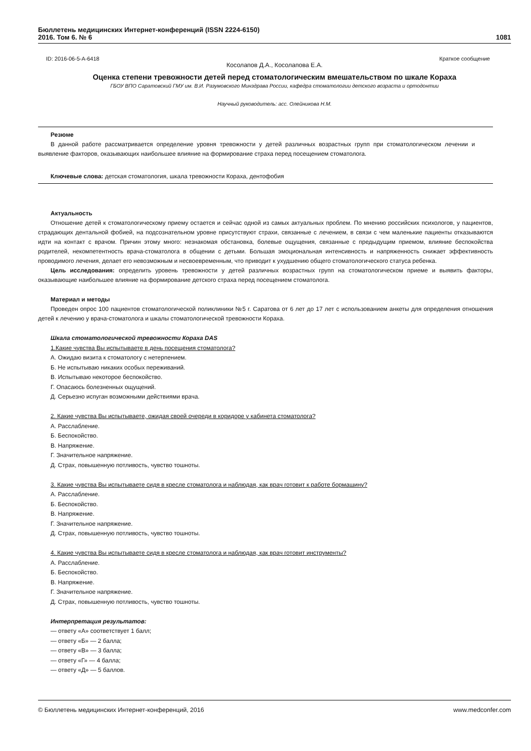Бюллетень медицинских Интернет-конференций (ISSN 2224-6150)
2016. Том 6. № 6
1081
ID: 2016-06-5-A-6418 Краткое сообщение
Косолапов Д.А., Косолапова Е.А.
Оценка степени тревожности детей перед стоматологическим вмешательством по шкале Кораха
ГБОУ ВПО Саратовский ГМУ им. В.И. Разумовского Минздрава России, кафедра стоматологии детского возраста и ортодонтии
Научный руководитель: асс. Олейникова Н.М.
Резюме
В данной работе рассматривается определение уровня тревожности у детей различных возрастных групп при стоматологическом лечении и выявление факторов, оказывающих наибольшее влияние на формирование страха перед посещением стоматолога.
Ключевые слова: детская стоматология, шкала тревожности Кораха, дентофобия
Актуальность
Отношение детей к стоматологическому приему остается и сейчас одной из самых актуальных проблем. По мнению российских психологов, у пациентов, страдающих дентальной фобией, на подсознательном уровне присутствуют страхи, связанные с лечением, в связи с чем маленькие пациенты отказываются идти на контакт с врачом. Причин этому много: незнакомая обстановка, болевые ощущения, связанные с предыдущим приемом, влияние беспокойства родителей, некомпетентность врача-стоматолога в общении с детьми. Большая эмоциональная интенсивность и напряженность снижает эффективность проводимого лечения, делает его невозможным и несвоевременным, что приводит к ухудшению общего стоматологического статуса ребенка.
Цель исследования: определить уровень тревожности у детей различных возрастных групп на стоматологическом приеме и выявить факторы, оказывающие наибольшее влияние на формирование детского страха перед посещением стоматолога.
Материал и методы
Проведен опрос 100 пациентов стоматологической поликлиники №5 г. Саратова от 6 лет до 17 лет с использованием анкеты для определения отношения детей к лечению у врача-стоматолога и шкалы стоматологической тревожности Кораха.
Шкала стоматологической тревожности Кораха DAS
1.Какие чувства Вы испытываете в день посещения стоматолога?
А. Ожидаю визита к стоматологу с нетерпением.
Б. Не испытываю никаких особых переживаний.
В. Испытываю некоторое беспокойство.
Г. Опасаюсь болезненных ощущений.
Д. Серьезно испуган возможными действиями врача.
2. Какие чувства Вы испытываете, ожидая своей очереди в коридоре у кабинета стоматолога?
А. Расслабление.
Б. Беспокойство.
В. Напряжение.
Г. Значительное напряжение.
Д. Страх, повышенную потливость, чувство тошноты.
3. Какие чувства Вы испытываете сидя в кресле стоматолога и наблюдая, как врач готовит к работе бормашину?
А. Расслабление.
Б. Беспокойство.
В. Напряжение.
Г. Значительное напряжение.
Д. Страх, повышенную потливость, чувство тошноты.
4. Какие чувства Вы испытываете сидя в кресле стоматолога и наблюдая, как врач готовит инструменты?
А. Расслабление.
Б. Беспокойство.
В. Напряжение.
Г. Значительное напряжение.
Д. Страх, повышенную потливость, чувство тошноты.
Интерпретация результатов:
— ответу «А» соответствует 1 балл;
— ответу «Б» — 2 балла;
— ответу «В» — 3 балла;
— ответу «Г» — 4 балла;
— ответу «Д» — 5 баллов.
© Бюллетень медицинских Интернет-конференций, 2016 www.medconfer.com